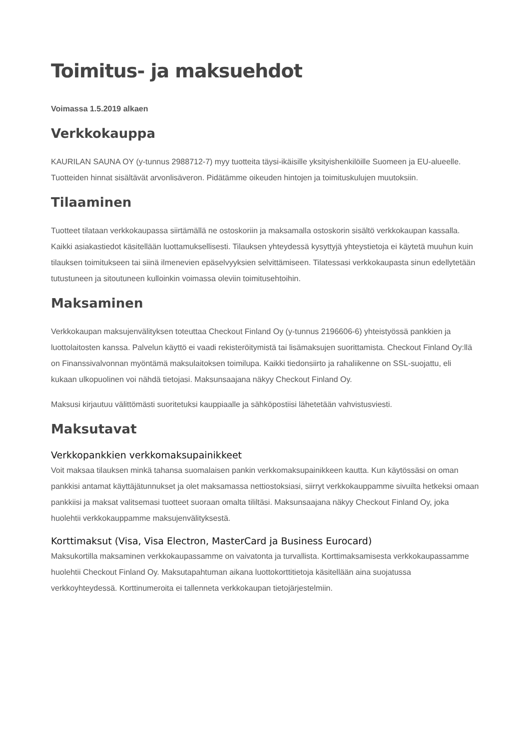Toimitus- ja maksuehdot
Voimassa 1.5.2019 alkaen
Verkkokauppa
KAURILAN SAUNA OY (y-tunnus 2988712-7) myy tuotteita täysi-ikäisille yksityishenkilöille Suomeen ja EU-alueelle. Tuotteiden hinnat sisältävät arvonlisäveron. Pidätämme oikeuden hintojen ja toimituskulujen muutoksiin.
Tilaaminen
Tuotteet tilataan verkkokaupassa siirtämällä ne ostoskoriin ja maksamalla ostoskorin sisältö verkkokaupan kassalla. Kaikki asiakastiedot käsitellään luottamuksellisesti. Tilauksen yhteydessä kysyttyjä yhteystietoja ei käytetä muuhun kuin tilauksen toimitukseen tai siinä ilmenevien epäselvyyksien selvittämiseen. Tilatessasi verkkokaupasta sinun edellytetään tutustuneen ja sitoutuneen kulloinkin voimassa oleviin toimitusehtoihin.
Maksaminen
Verkkokaupan maksujenvälityksen toteuttaa Checkout Finland Oy (y-tunnus 2196606-6) yhteistyössä pankkien ja luottolaitosten kanssa. Palvelun käyttö ei vaadi rekisteröitymistä tai lisämaksujen suorittamista. Checkout Finland Oy:llä on Finanssivalvonnan myöntämä maksulaitoksen toimilupa. Kaikki tiedonsiirto ja rahaliikenne on SSL-suojattu, eli kukaan ulkopuolinen voi nähdä tietojasi. Maksunsaajana näkyy Checkout Finland Oy.
Maksusi kirjautuu välittömästi suoritetuksi kauppiaalle ja sähköpostiisi lähetetään vahvistusviesti.
Maksutavat
Verkkopankkien verkkomaksupainikkeet
Voit maksaa tilauksen minkä tahansa suomalaisen pankin verkkomaksupainikkeen kautta. Kun käytössäsi on oman pankkisi antamat käyttäjätunnukset ja olet maksamassa nettiostoksiasi, siirryt verkkokauppamme sivuilta hetkeksi omaan pankkiisi ja maksat valitsemasi tuotteet suoraan omalta tililtäsi. Maksunsaajana näkyy Checkout Finland Oy, joka huolehtii verkkokauppamme maksujenvälityksestä.
Korttimaksut (Visa, Visa Electron, MasterCard ja Business Eurocard)
Maksukortilla maksaminen verkkokaupassamme on vaivatonta ja turvallista. Korttimaksamisesta verkkokaupassamme huolehtii Checkout Finland Oy. Maksutapahtuman aikana luottokorttitietoja käsitellään aina suojatussa verkkoyhteydessä. Korttinumeroita ei tallenneta verkkokaupan tietojärjestelmiin.